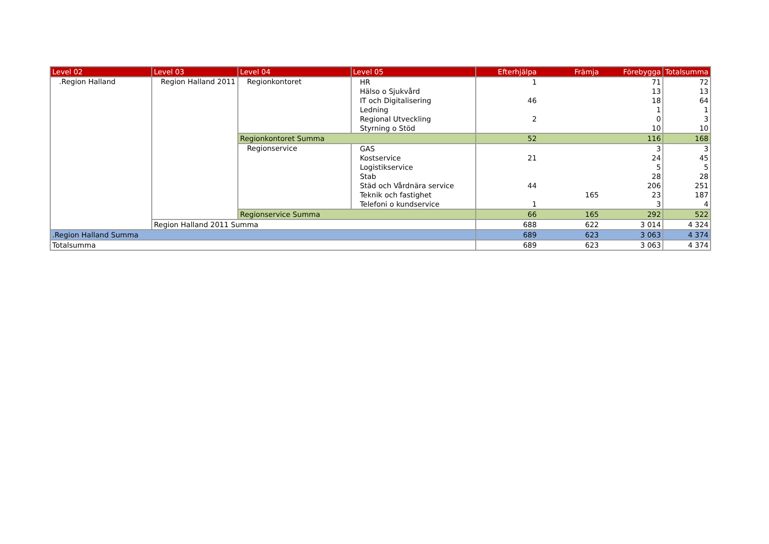| Level 02 | Level 03 | Level 04 | Level 05 | Efterhjälpa | Främja | Förebygga | Totalsumma |
| --- | --- | --- | --- | --- | --- | --- | --- |
| .Region Halland | Region Halland 2011 | Regionkontoret | HR | 1 | | 71 | 72 |
| | | | Hälso o Sjukvård | | | 13 | 13 |
| | | | IT och Digitalisering | 46 | | 18 | 64 |
| | | | Ledning | | | 1 | 1 |
| | | | Regional Utveckling | 2 | | 0 | 3 |
| | | | Styrning o Stöd | | | 10 | 10 |
| | | Regionkontoret Summa | | 52 | | 116 | 168 |
| | | Regionservice | GAS | | | 3 | 3 |
| | | | Kostservice | 21 | | 24 | 45 |
| | | | Logistikservice | | | 5 | 5 |
| | | | Stab | | | 28 | 28 |
| | | | Städ och Vårdnära service | 44 | | 206 | 251 |
| | | | Teknik och fastighet | | 165 | 23 | 187 |
| | | | Telefoni o kundservice | 1 | | 3 | 4 |
| | | Regionservice Summa | | 66 | 165 | 292 | 522 |
| | Region Halland 2011 Summa | | | 688 | 622 | 3 014 | 4 324 |
| .Region Halland Summa | | | | 689 | 623 | 3 063 | 4 374 |
| Totalsumma | | | | 689 | 623 | 3 063 | 4 374 |